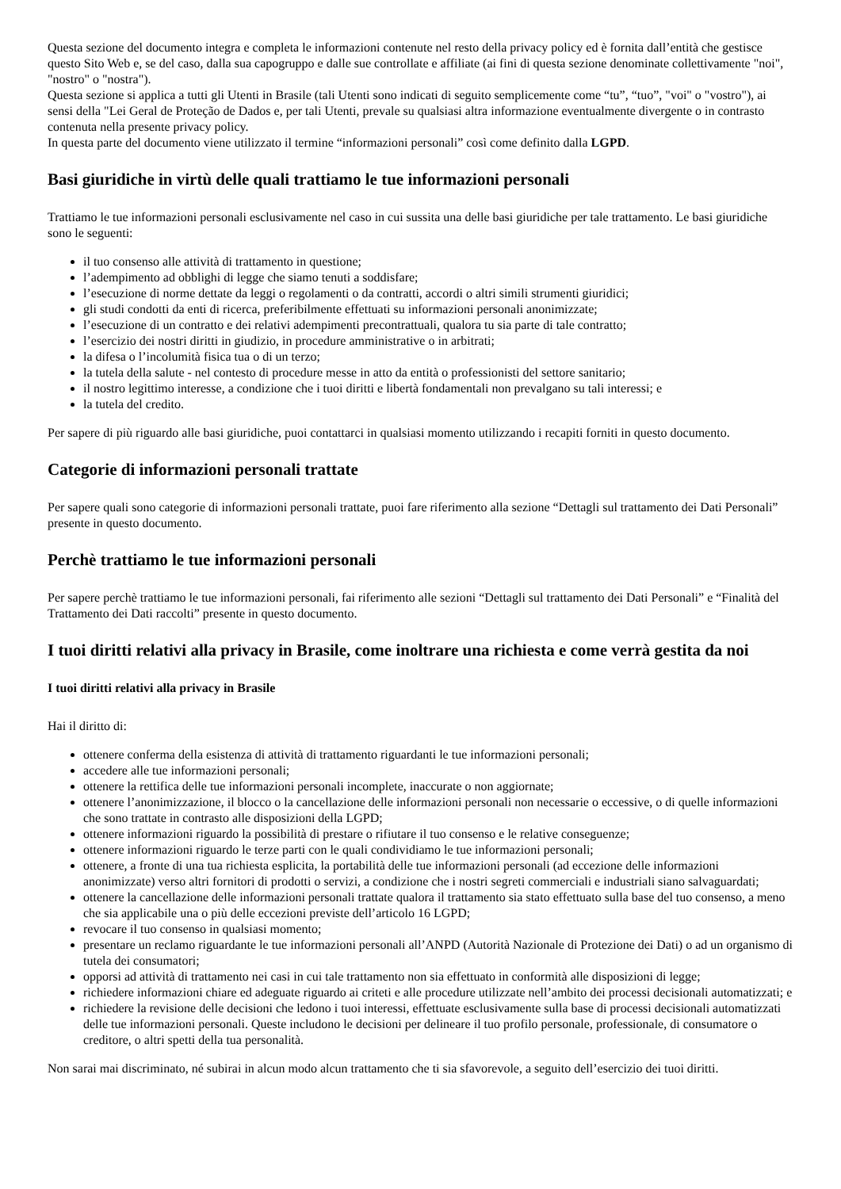Questa sezione del documento integra e completa le informazioni contenute nel resto della privacy policy ed è fornita dall’entità che gestisce questo Sito Web e, se del caso, dalla sua capogruppo e dalle sue controllate e affiliate (ai fini di questa sezione denominate collettivamente "noi", "nostro" o "nostra").
Questa sezione si applica a tutti gli Utenti in Brasile (tali Utenti sono indicati di seguito semplicemente come “tu”, “tuo”, "voi" o "vostro"), ai sensi della "Lei Geral de Proteção de Dados e, per tali Utenti, prevale su qualsiasi altra informazione eventualmente divergente o in contrasto contenuta nella presente privacy policy.
In questa parte del documento viene utilizzato il termine “informazioni personali” così come definito dalla LGPD.
Basi giuridiche in virtù delle quali trattiamo le tue informazioni personali
Trattiamo le tue informazioni personali esclusivamente nel caso in cui sussita una delle basi giuridiche per tale trattamento. Le basi giuridiche sono le seguenti:
il tuo consenso alle attività di trattamento in questione;
l’adempimento ad obblighi di legge che siamo tenuti a soddisfare;
l’esecuzione di norme dettate da leggi o regolamenti o da contratti, accordi o altri simili strumenti giuridici;
gli studi condotti da enti di ricerca, preferibilmente effettuati su informazioni personali anonimizzate;
l’esecuzione di un contratto e dei relativi adempimenti precontrattuali, qualora tu sia parte di tale contratto;
l’esercizio dei nostri diritti in giudizio, in procedure amministrative o in arbitrati;
la difesa o l’incolumità fisica tua o di un terzo;
la tutela della salute - nel contesto di procedure messe in atto da entità o professionisti del settore sanitario;
il nostro legittimo interesse, a condizione che i tuoi diritti e libertà fondamentali non prevalgano su tali interessi; e
la tutela del credito.
Per sapere di più riguardo alle basi giuridiche, puoi contattarci in qualsiasi momento utilizzando i recapiti forniti in questo documento.
Categorie di informazioni personali trattate
Per sapere quali sono categorie di informazioni personali trattate, puoi fare riferimento alla sezione “Dettagli sul trattamento dei Dati Personali” presente in questo documento.
Perchè trattiamo le tue informazioni personali
Per sapere perchè trattiamo le tue informazioni personali, fai riferimento alle sezioni “Dettagli sul trattamento dei Dati Personali” e “Finalità del Trattamento dei Dati raccolti” presente in questo documento.
I tuoi diritti relativi alla privacy in Brasile, come inoltrare una richiesta e come verrà gestita da noi
I tuoi diritti relativi alla privacy in Brasile
Hai il diritto di:
ottenere conferma della esistenza di attività di trattamento riguardanti le tue informazioni personali;
accedere alle tue informazioni personali;
ottenere la rettifica delle tue informazioni personali incomplete, inaccurate o non aggiornate;
ottenere l’anonimizzazione, il blocco o la cancellazione delle informazioni personali non necessarie o eccessive, o di quelle informazioni che sono trattate in contrasto alle disposizioni della LGPD;
ottenere informazioni riguardo la possibilità di prestare o rifiutare il tuo consenso e le relative conseguenze;
ottenere informazioni riguardo le terze parti con le quali condividiamo le tue informazioni personali;
ottenere, a fronte di una tua richiesta esplicita, la portabilità delle tue informazioni personali (ad eccezione delle informazioni anonimizzate) verso altri fornitori di prodotti o servizi, a condizione che i nostri segreti commerciali e industriali siano salvaguardati;
ottenere la cancellazione delle informazioni personali trattate qualora il trattamento sia stato effettuato sulla base del tuo consenso, a meno che sia applicabile una o più delle eccezioni previste dell’articolo 16 LGPD;
revocare il tuo consenso in qualsiasi momento;
presentare un reclamo riguardante le tue informazioni personali all’ANPD (Autorità Nazionale di Protezione dei Dati) o ad un organismo di tutela dei consumatori;
opporsi ad attività di trattamento nei casi in cui tale trattamento non sia effettuato in conformità alle disposizioni di legge;
richiedere informazioni chiare ed adeguate riguardo ai criteti e alle procedure utilizzate nell’ambito dei processi decisionali automatizzati; e
richiedere la revisione delle decisioni che ledono i tuoi interessi, effettuate esclusivamente sulla base di processi decisionali automatizzati delle tue informazioni personali. Queste includono le decisioni per delineare il tuo profilo personale, professionale, di consumatore o creditore, o altri spetti della tua personalità.
Non sarai mai discriminato, né subirai in alcun modo alcun trattamento che ti sia sfavorevole, a seguito dell’esercizio dei tuoi diritti.